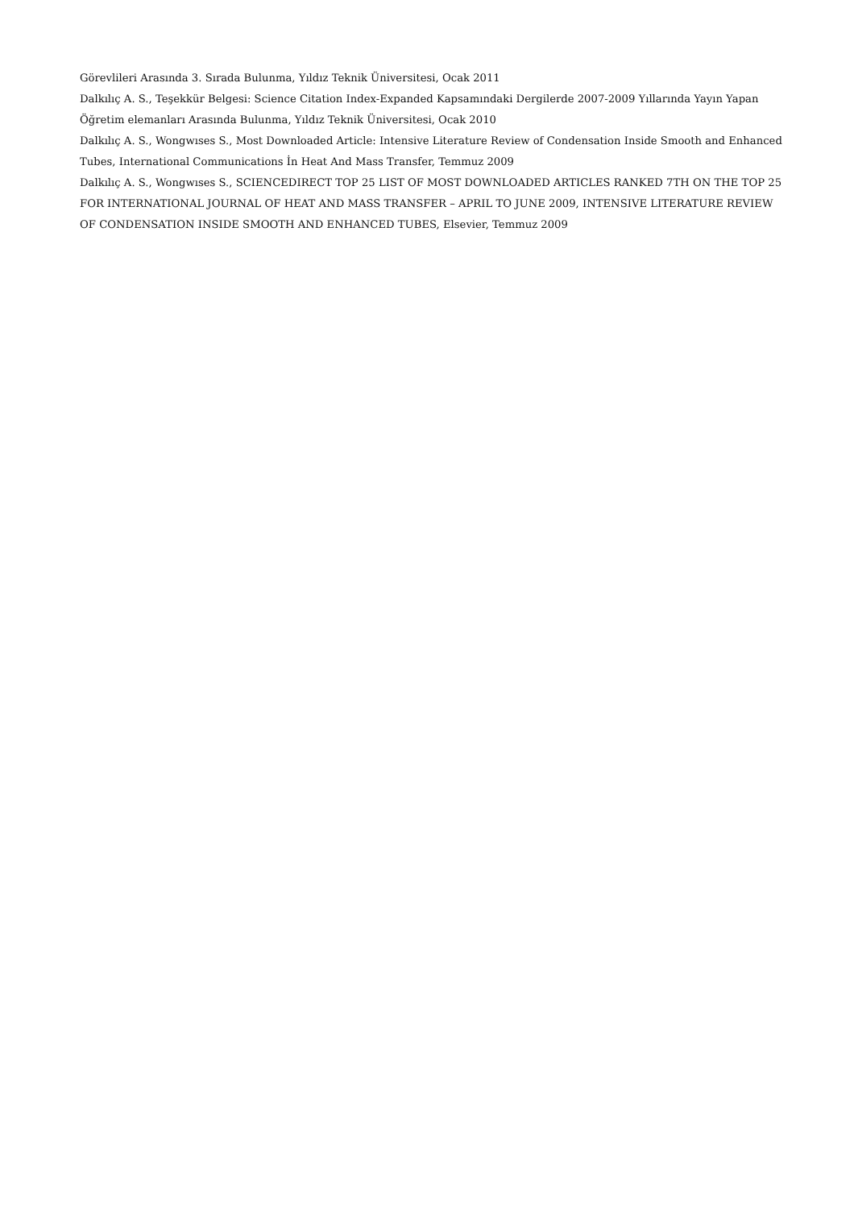Görevlileri Arasında 3. Sırada Bulunma, Yıldız Teknik Üniversitesi, Ocak 2011
Dalkılıç A. S., Teşekkür Belgesi: Science Citation Index-Expanded Kapsamındaki Dergilerde 2007-2009 Yıllarında Yayın Yapan Öğretim elemanları Arasında Bulunma, Yıldız Teknik Üniversitesi, Ocak 2010
Dalkılıç A. S., Wongwıses S., Most Downloaded Article: Intensive Literature Review of Condensation Inside Smooth and Enhanced Tubes, International Communications İn Heat And Mass Transfer, Temmuz 2009
Dalkılıç A. S., Wongwıses S., SCIENCEDIRECT TOP 25 LIST OF MOST DOWNLOADED ARTICLES RANKED 7TH ON THE TOP 25 FOR INTERNATIONAL JOURNAL OF HEAT AND MASS TRANSFER – APRIL TO JUNE 2009, INTENSIVE LITERATURE REVIEW OF CONDENSATION INSIDE SMOOTH AND ENHANCED TUBES, Elsevier, Temmuz 2009